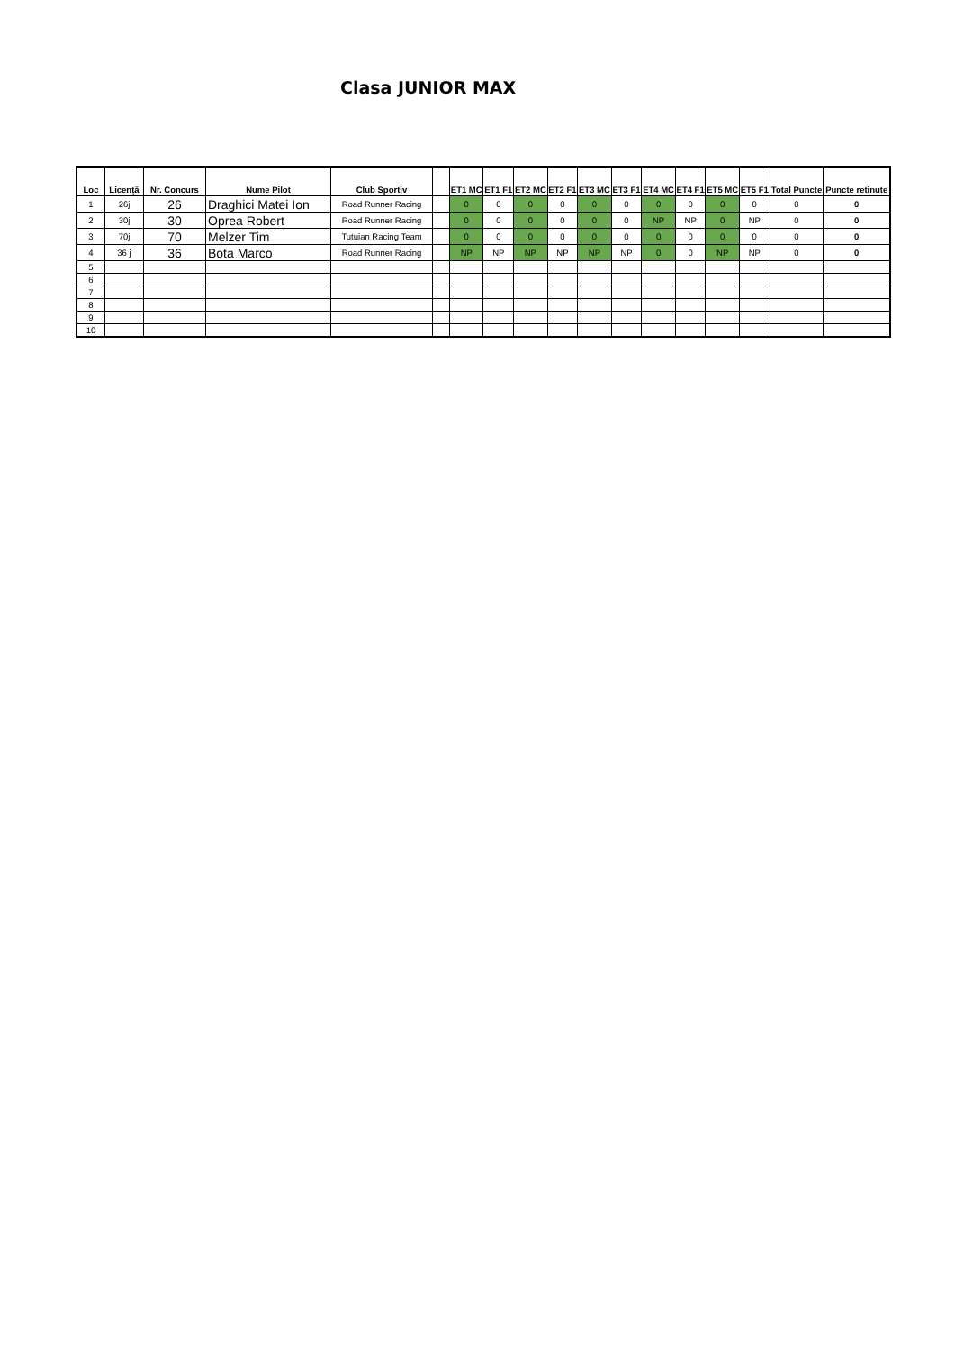Clasa JUNIOR MAX
| Loc | Licență | Nr. Concurs | Nume Pilot | Club Sportiv | | ET1 MC | ET1 F1 | ET2 MC | ET2 F1 | ET3 MC | ET3 F1 | ET4 MC | ET4 F1 | ET5 MC | ET5 F1 | Total Puncte | Puncte retinute |
| --- | --- | --- | --- | --- | --- | --- | --- | --- | --- | --- | --- | --- | --- | --- | --- | --- | --- |
| 1 | 26j | 26 | Draghici Matei Ion | Road Runner Racing | | 0 | 0 | 0 | 0 | 0 | 0 | 0 | 0 | 0 | 0 | 0 | 0 |
| 2 | 30j | 30 | Oprea Robert | Road Runner Racing | | 0 | 0 | 0 | 0 | 0 | 0 | NP | NP | 0 | NP | 0 | 0 |
| 3 | 70j | 70 | Melzer Tim | Tutuian Racing Team | | 0 | 0 | 0 | 0 | 0 | 0 | 0 | 0 | 0 | 0 | 0 | 0 |
| 4 | 36 j | 36 | Bota Marco | Road Runner Racing | | NP | NP | NP | NP | NP | NP | 0 | 0 | NP | NP | 0 | 0 |
| 5 | | | | | | | | | | | | | | | | | |
| 6 | | | | | | | | | | | | | | | | | |
| 7 | | | | | | | | | | | | | | | | | |
| 8 | | | | | | | | | | | | | | | | | |
| 9 | | | | | | | | | | | | | | | | | |
| 10 | | | | | | | | | | | | | | | | | |